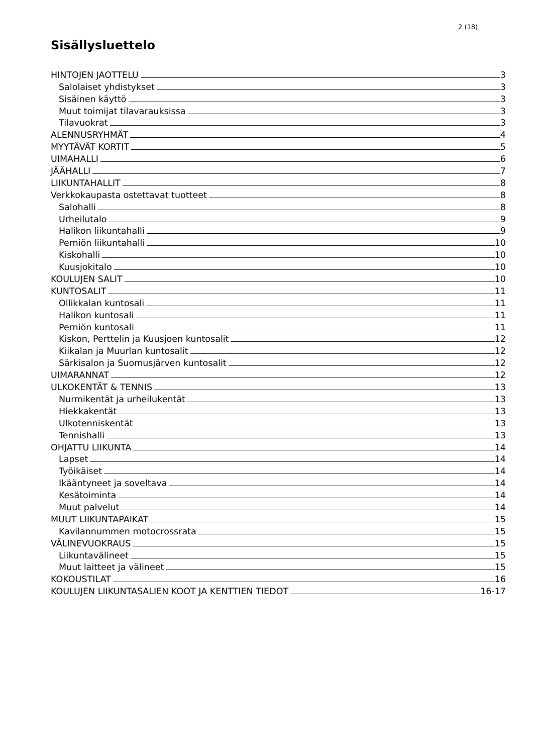2 (18)
Sisällysluettelo
HINTOJEN JAOTTELU 3
Salolaiset yhdistykset 3
Sisäinen käyttö 3
Muut toimijat tilavarauksissa 3
Tilavuokrat 3
ALENNUSRYHMÄT 4
MYYTÄVÄT KORTIT 5
UIMAHALLI 6
JÄÄHALLI 7
LIIKUNTAHALLIT 8
Verkkokaupasta ostettavat tuotteet 8
Salohalli 8
Urheilutalo 9
Halikon liikuntahalli 9
Perniön liikuntahalli 10
Kiskohalli 10
Kuusjokitalo 10
KOULUJEN SALIT 10
KUNTOSALIT 11
Ollikkalan kuntosali 11
Halikon kuntosali 11
Perniön kuntosali 11
Kiskon, Perttelin ja Kuusjoen kuntosalit 12
Kiikalan ja Muurlan kuntosalit 12
Särkisalon ja Suomusjärven kuntosalit 12
UIMARANNAT 12
ULKOKENTÄT & TENNIS 13
Nurmikentät ja urheilukentät 13
Hiekkakentät 13
Ulkotenniskentät 13
Tennishalli 13
OHJATTU LIIKUNTA 14
Lapset 14
Työikäiset 14
Ikääntyneet ja soveltava 14
Kesätoiminta 14
Muut palvelut 14
MUUT LIIKUNTAPAIKAT 15
Kavilannummen motocrossrata 15
VÄLINEVUOKRAUS 15
Liikuntavälineet 15
Muut laitteet ja välineet 15
KOKOUSTILAT 16
KOULUJEN LIIKUNTASALIEN KOOT JA KENTTIEN TIEDOT 16-17